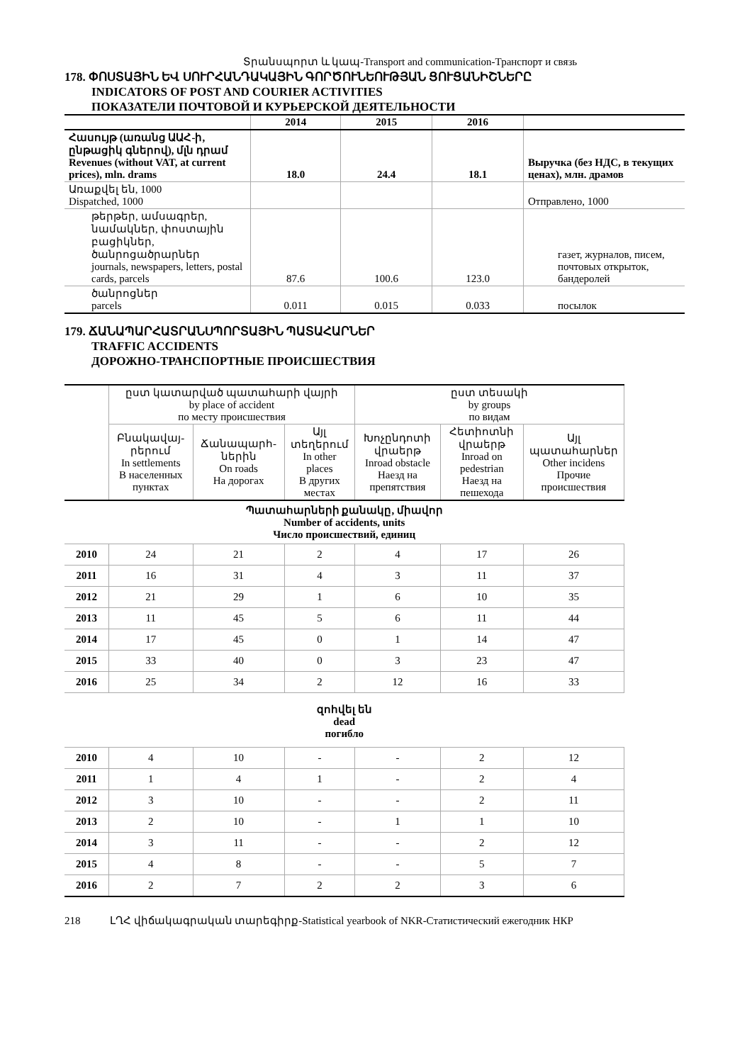Տրանսպորտ և կապ-Transport and communication-Транспорт и связь
178. ՓՈՍՏԱՅԻՆ ԵՎ ՍՈՒՐՀԱՆԴԱԿԱՅԻՆ ԳՈՐԾՈՒՆԵՈՒԹՅԱՆ ՑՈՒՑԱՆԻՇՆԵՐԸ
INDICATORS OF POST AND COURIER ACTIVITIES
ПОКАЗАТЕЛИ ПОЧТОВОЙ И КУРЬЕРСКОЙ ДЕЯТЕЛЬНОСТИ
| | 2014 | 2015 | 2016 | |
| --- | --- | --- | --- | --- |
| Հասույթ (առանց ԱԱՀ-ի, ընթացիկ գներով), մլն դրամ Revenues (without VAT, at current prices), mln. drams | 18.0 | 24.4 | 18.1 | Выручка (без НДС, в текущих ценах), млн. драмов |
| Առաքվել են, 1000 Dispatched, 1000 | | | | Отправлено, 1000 |
| թերթեր, ամսագրեր, նամակներ, փոստային բացիկներ, ծանրոցածրարներ journals, newspapers, letters, postal cards, parcels | 87.6 | 100.6 | 123.0 | газет, журналов, писем, почтовых открыток, бандеролей |
| ծանրոցներ parcels | 0.011 | 0.015 | 0.033 | посылок |
179. ՃԱՆԱՊԱՐՀԱՏՐԱՆՍՊՈՐՏԱՅԻՆ ՊԱՏԱՀԱՐՆԵՐ
TRAFFIC ACCIDENTS
ДОРОЖНО-ТРАНСПОРТНЫЕ ПРОИСШЕСТВИЯ
| | ըստ կատարված պատահարի վայրի by place of accident по месту происшествия | | | ըստ տեսակի by groups по видам | | |
| --- | --- | --- | --- | --- | --- | --- |
| | Բնակավայ-րերում In settlements В населенных пунктах | Ճանապարհ-ներին On roads На дорогах | Այլ տեղերում In other places В других местах | Խոչընդոտի վրաերթ Inroad obstacle Наезд на препятствия | Հետիոտնի վրաերթ Inroad on pedestrian Наезд на пешехода | Այլ պատահարներ Other incidens Прочие происшествия |
| Պատահարների քանակը, միավոր Number of accidents, units Число происшествий, единиц | | | | | | |
| 2010 | 24 | 21 | 2 | 4 | 17 | 26 |
| 2011 | 16 | 31 | 4 | 3 | 11 | 37 |
| 2012 | 21 | 29 | 1 | 6 | 10 | 35 |
| 2013 | 11 | 45 | 5 | 6 | 11 | 44 |
| 2014 | 17 | 45 | 0 | 1 | 14 | 47 |
| 2015 | 33 | 40 | 0 | 3 | 23 | 47 |
| 2016 | 25 | 34 | 2 | 12 | 16 | 33 |
| զոհվել են dead погибло | | | | | | |
| 2010 | 4 | 10 | - | - | 2 | 12 |
| 2011 | 1 | 4 | 1 | - | 2 | 4 |
| 2012 | 3 | 10 | - | - | 2 | 11 |
| 2013 | 2 | 10 | - | 1 | 1 | 10 |
| 2014 | 3 | 11 | - | - | 2 | 12 |
| 2015 | 4 | 8 | - | - | 5 | 7 |
| 2016 | 2 | 7 | 2 | 2 | 3 | 6 |
218 ԼՂՀ վիճակագրական տարեգիրք-Statistical yearbook of NKR-Статистический ежегодник НКР